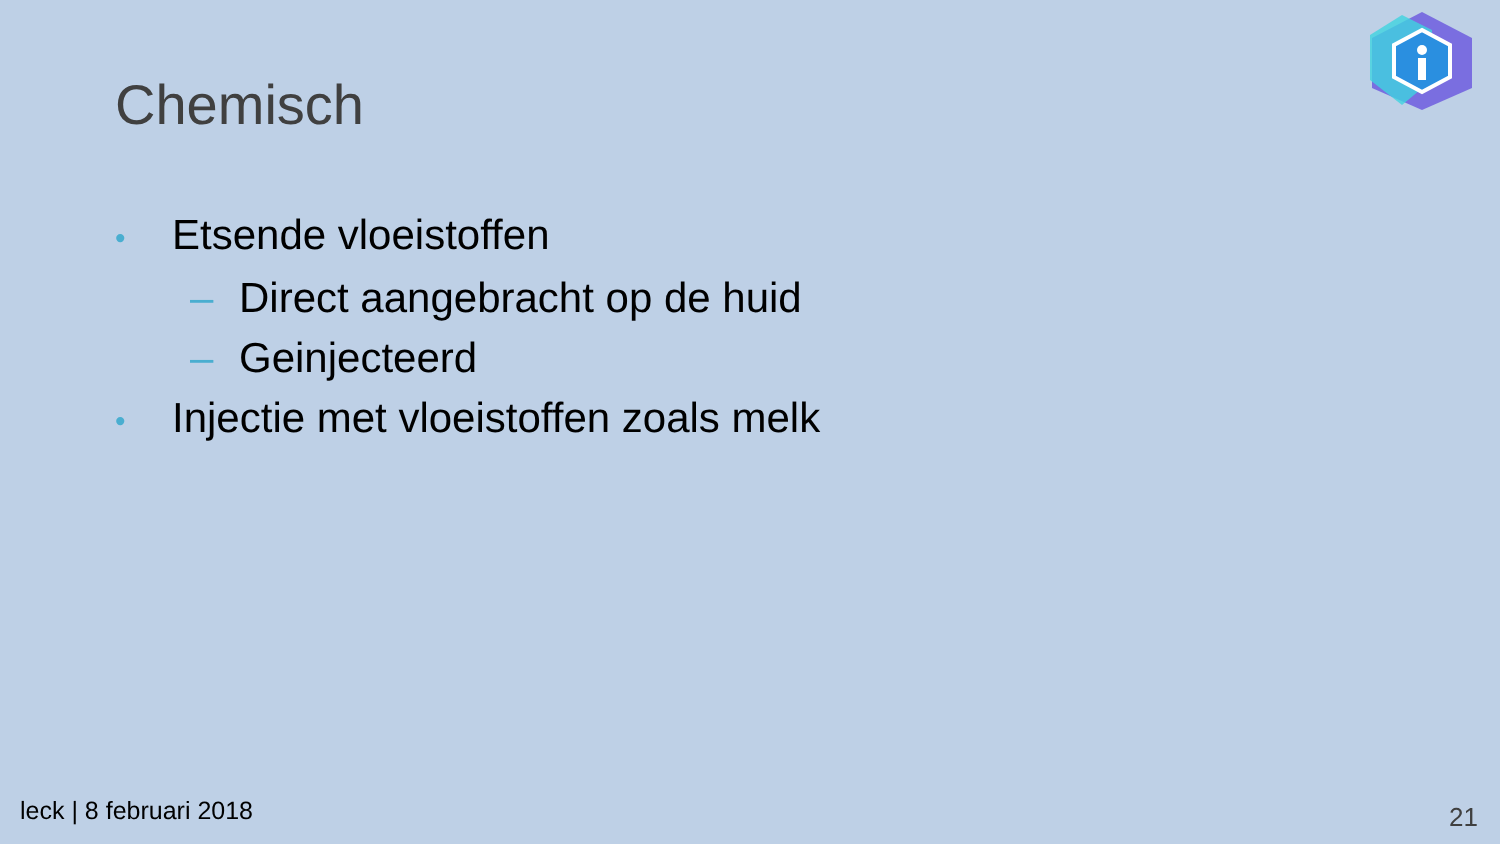Chemisch
• Etsende vloeistoffen
– Direct aangebracht op de huid
– Geinjecteerd
• Injectie met vloeistoffen zoals melk
leck | 8 februari 2018 21